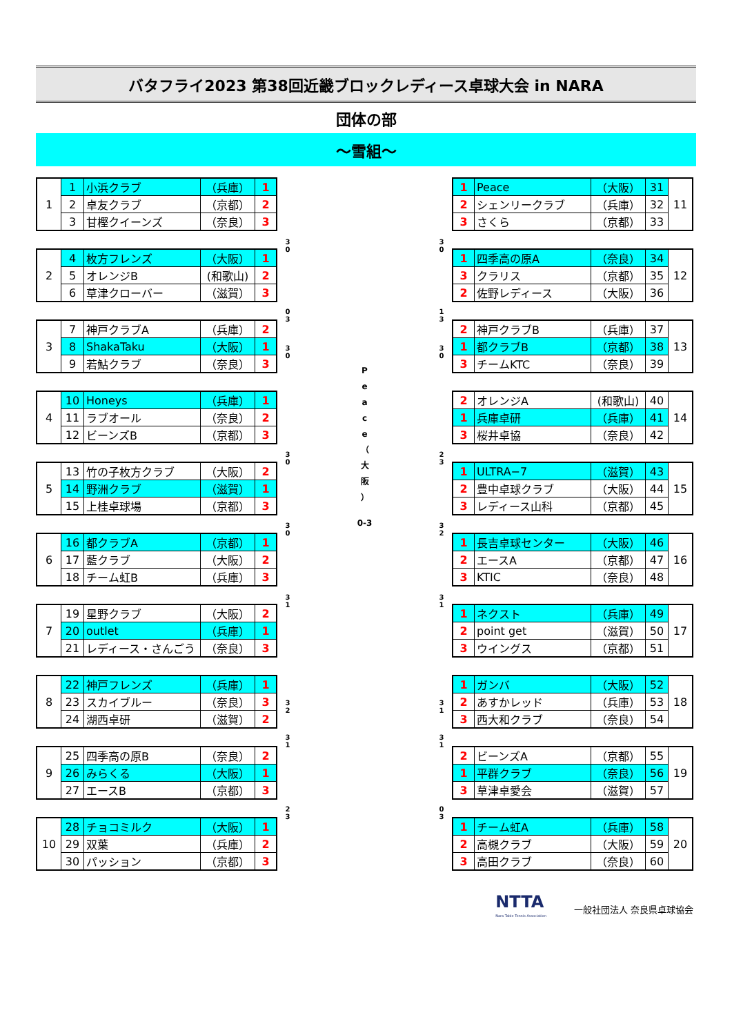バタフライ2023 第38回近畿ブロックレディース卓球大会 in NARA
団体の部
～雪組～
| 1 | 1 | 小浜クラブ | （兵庫） | 1 |
| | 2 | 卓友クラブ | （京都） | 2 |
| | 3 | 甘樫クイーンズ | （奈良） | 3 |
| 2 | 4 | 枚方フレンズ | （大阪） | 1 |
| | 5 | オレンジB | (和歌山) | 2 |
| | 6 | 草津クローバー | （滋賀） | 3 |
| 3 | 7 | 神戸クラブA | （兵庫） | 2 |
| | 8 | ShakaTaku | （大阪） | 1 |
| | 9 | 若鮎クラブ | （奈良） | 3 |
| 4 | 10 | Honeys | （兵庫） | 1 |
| | 11 | ラブオール | （奈良） | 2 |
| | 12 | ビーンズB | （京都） | 3 |
| 5 | 13 | 竹の子枚方クラブ | （大阪） | 2 |
| | 14 | 野洲クラブ | （滋賀） | 1 |
| | 15 | 上桂卓球場 | （京都） | 3 |
| 6 | 16 | 都クラブA | （京都） | 1 |
| | 17 | 藍クラブ | （大阪） | 2 |
| | 18 | チーム虹B | （兵庫） | 3 |
| 7 | 19 | 星野クラブ | （大阪） | 2 |
| | 20 | outlet | （兵庫） | 1 |
| | 21 | レディース・さんごう | （奈良） | 3 |
| 8 | 22 | 神戸フレンズ | （兵庫） | 1 |
| | 23 | スカイブルー | （奈良） | 3 |
| | 24 | 湖西卓研 | （滋賀） | 2 |
| 9 | 25 | 四季高の原B | （奈良） | 2 |
| | 26 | みらくる | （大阪） | 1 |
| | 27 | エースB | （京都） | 3 |
| 10 | 28 | チョコミルク | （大阪） | 1 |
| | 29 | 双葉 | （兵庫） | 2 |
| | 30 | パッション | （京都） | 3 |
3
0
0
3
3
0
3
0
3
0
3
1
3
2
3
1
2
3
P
e
a
c
e
（
大
阪
）
0-3
3
0
1
3
3
0
2
3
3
2
3
1
3
1
3
1
0
3
| 1 | Peace | （大阪） | 31 | 11 |
| 2 | シェンリークラブ | （兵庫） | 32 | |
| 3 | さくら | （京都） | 33 | |
| 1 | 四季高の原A | （奈良） | 34 | 12 |
| 3 | クラリス | （京都） | 35 | |
| 2 | 佐野レディース | （大阪） | 36 | |
| 2 | 神戸クラブB | （兵庫） | 37 | 13 |
| 1 | 都クラブB | （京都） | 38 | |
| 3 | チームKTC | （奈良） | 39 | |
| 2 | オレンジA | (和歌山) | 40 | 14 |
| 1 | 兵庫卓研 | （兵庫） | 41 | |
| 3 | 桜井卓協 | （奈良） | 42 | |
| 1 | ULTRA−7 | （滋賀） | 43 | 15 |
| 2 | 豊中卓球クラブ | （大阪） | 44 | |
| 3 | レディース山科 | （京都） | 45 | |
| 1 | 長吉卓球センター | （大阪） | 46 | 16 |
| 2 | エースA | （京都） | 47 | |
| 3 | KTIC | （奈良） | 48 | |
| 1 | ネクスト | （兵庫） | 49 | 17 |
| 2 | point get | （滋賀） | 50 | |
| 3 | ウイングス | （京都） | 51 | |
| 1 | ガンバ | （大阪） | 52 | 18 |
| 2 | あすかレッド | （兵庫） | 53 | |
| 3 | 西大和クラブ | （奈良） | 54 | |
| 2 | ビーンズA | （京都） | 55 | 19 |
| 1 | 平群クラブ | （奈良） | 56 | |
| 3 | 草津卓愛会 | （滋賀） | 57 | |
| 1 | チーム虹A | （兵庫） | 58 | 20 |
| 2 | 高槻クラブ | （大阪） | 59 | |
| 3 | 高田クラブ | （奈良） | 60 | |
NTTA
Nara Table Tennis Association
一般社団法人 奈良県卓球協会